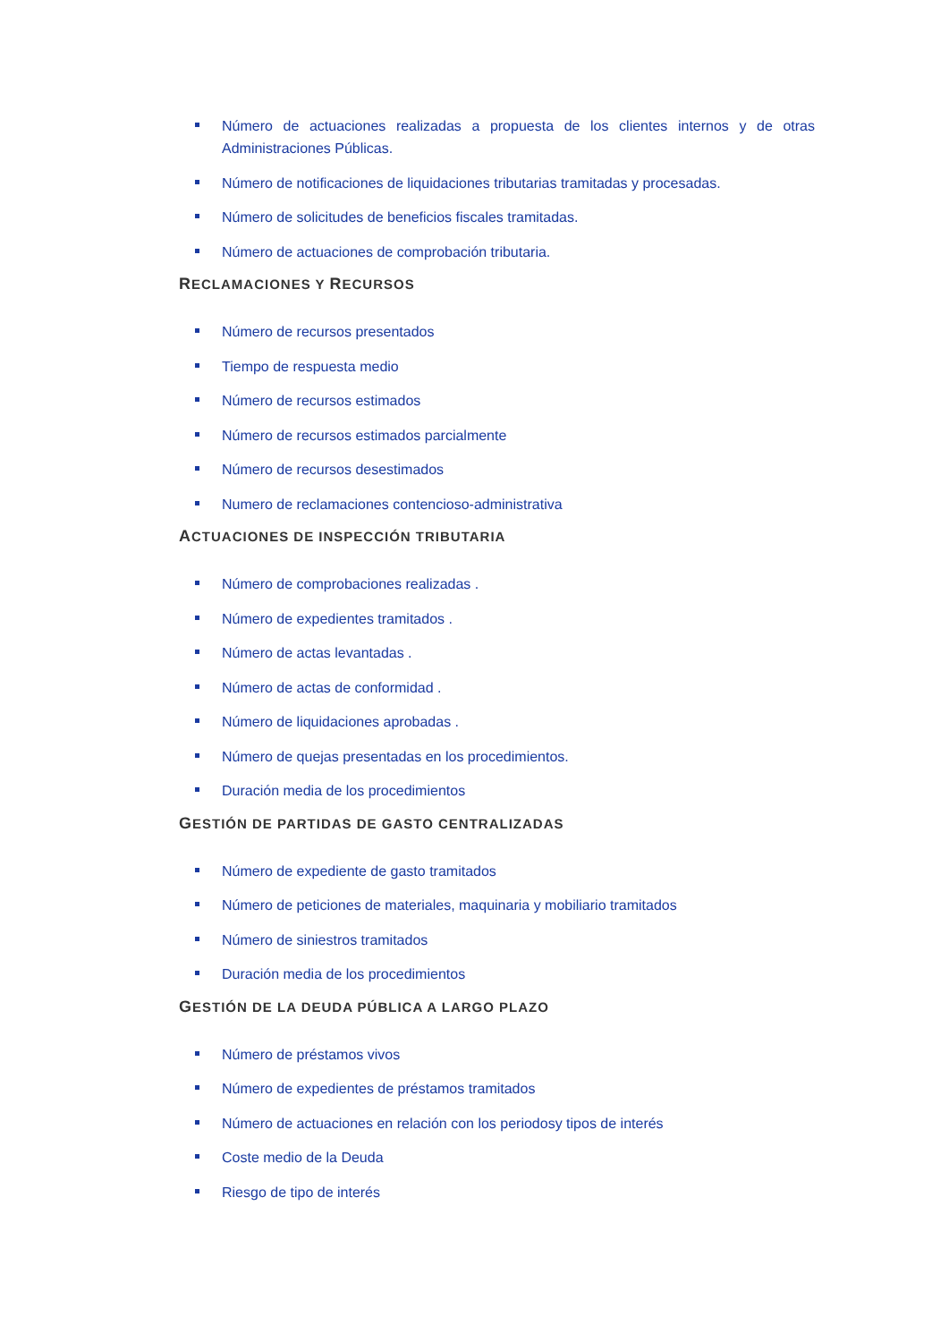Número de actuaciones realizadas a propuesta de los clientes internos y de otras Administraciones Públicas.
Número de notificaciones de liquidaciones tributarias tramitadas y procesadas.
Número de solicitudes de beneficios fiscales tramitadas.
Número de actuaciones de comprobación tributaria.
RECLAMACIONES Y RECURSOS
Número de recursos presentados
Tiempo de respuesta medio
Número de recursos estimados
Número de recursos estimados parcialmente
Número de recursos desestimados
Numero de reclamaciones contencioso-administrativa
ACTUACIONES DE INSPECCIÓN TRIBUTARIA
Número de comprobaciones realizadas .
Número de expedientes tramitados .
Número de actas levantadas .
Número de actas de conformidad .
Número de liquidaciones aprobadas .
Número de quejas presentadas en los procedimientos.
Duración media de los procedimientos
GESTIÓN DE PARTIDAS DE GASTO CENTRALIZADAS
Número de expediente de gasto tramitados
Número de peticiones de materiales, maquinaria y mobiliario tramitados
Número de siniestros tramitados
Duración media de los procedimientos
GESTIÓN DE LA DEUDA PÚBLICA A LARGO PLAZO
Número de préstamos vivos
Número de expedientes de préstamos tramitados
Número de actuaciones en relación con los periodosy tipos de interés
Coste medio de la Deuda
Riesgo de tipo de interés